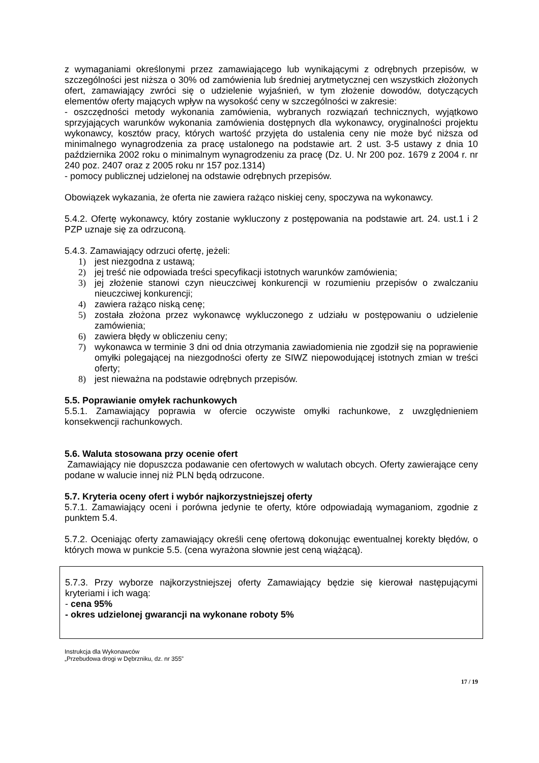z wymaganiami określonymi przez zamawiającego lub wynikającymi z odrębnych przepisów, w szczególności jest niższa o 30% od zamówienia lub średniej arytmetycznej cen wszystkich złożonych ofert, zamawiający zwróci się o udzielenie wyjaśnień, w tym złożenie dowodów, dotyczących elementów oferty mających wpływ na wysokość ceny w szczególności w zakresie:
- oszczędności metody wykonania zamówienia, wybranych rozwiązań technicznych, wyjątkowo sprzyjających warunków wykonania zamówienia dostępnych dla wykonawcy, oryginalności projektu wykonawcy, kosztów pracy, których wartość przyjęta do ustalenia ceny nie może być niższa od minimalnego wynagrodzenia za pracę ustalonego na podstawie art. 2 ust. 3-5 ustawy z dnia 10 października 2002 roku o minimalnym wynagrodzeniu za pracę (Dz. U. Nr 200 poz. 1679 z 2004 r. nr 240 poz. 2407 oraz z 2005 roku nr 157 poz.1314)
- pomocy publicznej udzielonej na odstawie odrębnych przepisów.
Obowiązek wykazania, że oferta nie zawiera rażąco niskiej ceny, spoczywa na wykonawcy.
5.4.2. Ofertę wykonawcy, który zostanie wykluczony z postępowania na podstawie art. 24. ust.1 i 2 PZP uznaje się za odrzuconą.
5.4.3. Zamawiający odrzuci ofertę, jeżeli:
1) jest niezgodna z ustawą;
2) jej treść nie odpowiada treści specyfikacji istotnych warunków zamówienia;
3) jej złożenie stanowi czyn nieuczciwej konkurencji w rozumieniu przepisów o zwalczaniu nieuczciwej konkurencji;
4) zawiera rażąco niską cenę;
5) została złożona przez wykonawcę wykluczonego z udziału w postępowaniu o udzielenie zamówienia;
6) zawiera błędy w obliczeniu ceny;
7) wykonawca w terminie 3 dni od dnia otrzymania zawiadomienia nie zgodził się na poprawienie omyłki polegającej na niezgodności oferty ze SIWZ niepowodującej istotnych zmian w treści oferty;
8) jest nieważna na podstawie odrębnych przepisów.
5.5. Poprawianie omyłek rachunkowych
5.5.1. Zamawiający poprawia w ofercie oczywiste omyłki rachunkowe, z uwzględnieniem konsekwencji rachunkowych.
5.6. Waluta stosowana przy ocenie ofert
Zamawiający nie dopuszcza podawanie cen ofertowych w walutach obcych. Oferty zawierające ceny podane w walucie innej niż PLN będą odrzucone.
5.7. Kryteria oceny ofert i wybór najkorzystniejszej oferty
5.7.1. Zamawiający oceni i porówna jedynie te oferty, które odpowiadają wymaganiom, zgodnie z punktem 5.4.
5.7.2. Oceniając oferty zamawiający określi cenę ofertową dokonując ewentualnej korekty błędów, o których mowa w punkcie 5.5. (cena wyrażona słownie jest ceną wiążącą).
5.7.3. Przy wyborze najkorzystniejszej oferty Zamawiający będzie się kierował następującymi kryteriami i ich wagą:
- cena 95%
- okres udzielonej gwarancji na wykonane roboty 5%
Instrukcja dla Wykonawców
„Przebudowa drogi w Dębrzniku, dz. nr 355”
17 / 19